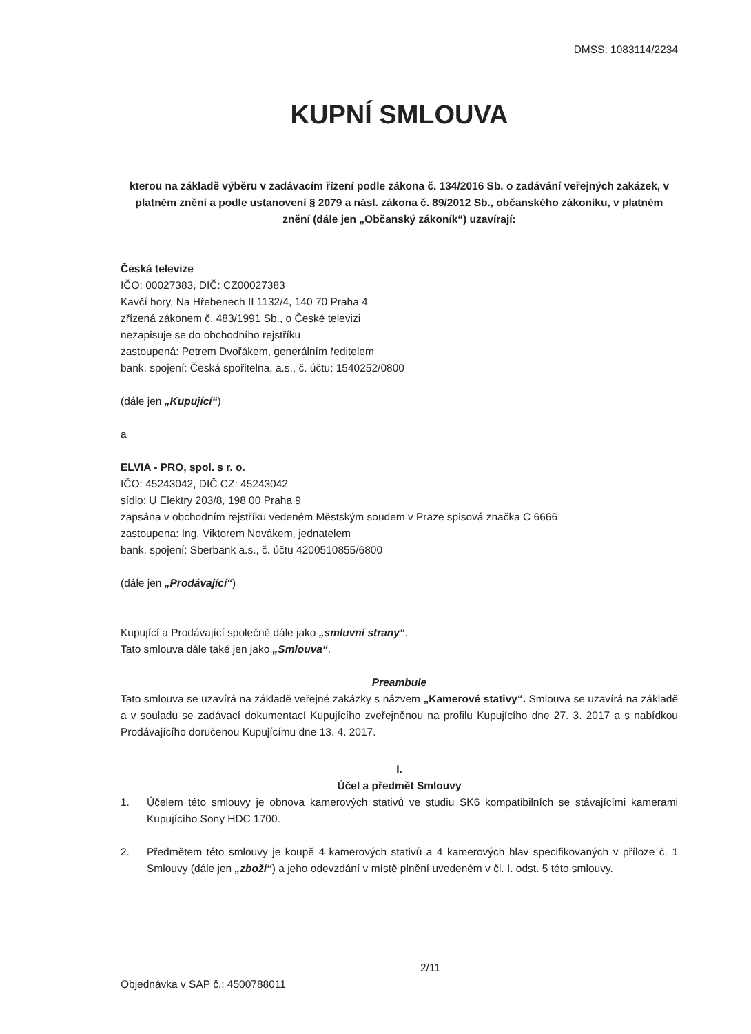DMSS: 1083114/2234
KUPNÍ SMLOUVA
kterou na základě výběru v zadávacím řízení podle zákona č. 134/2016 Sb. o zadávání veřejných zakázek, v platném znění a podle ustanovení § 2079 a násl. zákona č. 89/2012 Sb., občanského zákoníku, v platném znění (dále jen „Občanský zákoník“) uzavírají:
Česká televize
IČO: 00027383, DIČ: CZ00027383
Kavčí hory, Na Hřebenech II 1132/4, 140 70 Praha 4
zřízená zákonem č. 483/1991 Sb., o České televizi
nezapisuje se do obchodního rejstříku
zastoupená: Petrem Dvořákem, generálním ředitelem
bank. spojení: Česká spořitelna, a.s., č. účtu: 1540252/0800
(dále jen „Kupující“)
a
ELVIA - PRO, spol. s r. o.
IČO: 45243042, DIČ CZ: 45243042
sídlo: U Elektry 203/8, 198 00 Praha 9
zapsána v obchodním rejstříku vedeném Městským soudem v Praze spisová značka C 6666
zastoupena: Ing. Viktorem Novákem, jednatelem
bank. spojení: Sberbank a.s., č. účtu 4200510855/6800
(dále jen „Prodávající“)
Kupující a Prodávající společně dále jako „smluvní strany“.
Tato smlouva dále také jen jako „Smlouva“.
Preambule
Tato smlouva se uzavírá na základě veřejné zakázky s názvem „Kamerové stativy“. Smlouva se uzavírá na základě a v souladu se zadávací dokumentací Kupujícího zveřejněnou na profilu Kupujícího dne 27. 3. 2017 a s nabídkou Prodávajícího doručenou Kupujícímu dne 13. 4. 2017.
I.
Účel a předmět Smlouvy
1. Účelem této smlouvy je obnova kamerových stativů ve studiu SK6 kompatibilních se stávajícími kamerami Kupujícího Sony HDC 1700.
2. Předmětem této smlouvy je koupě 4 kamerových stativů a 4 kamerových hlav specifikovaných v příloze č. 1 Smlouvy (dále jen „zboží“) a jeho odevzdání v místě plnění uvedeném v čl. I. odst. 5 této smlouvy.
Objednávka v SAP č.: 4500788011 2/11